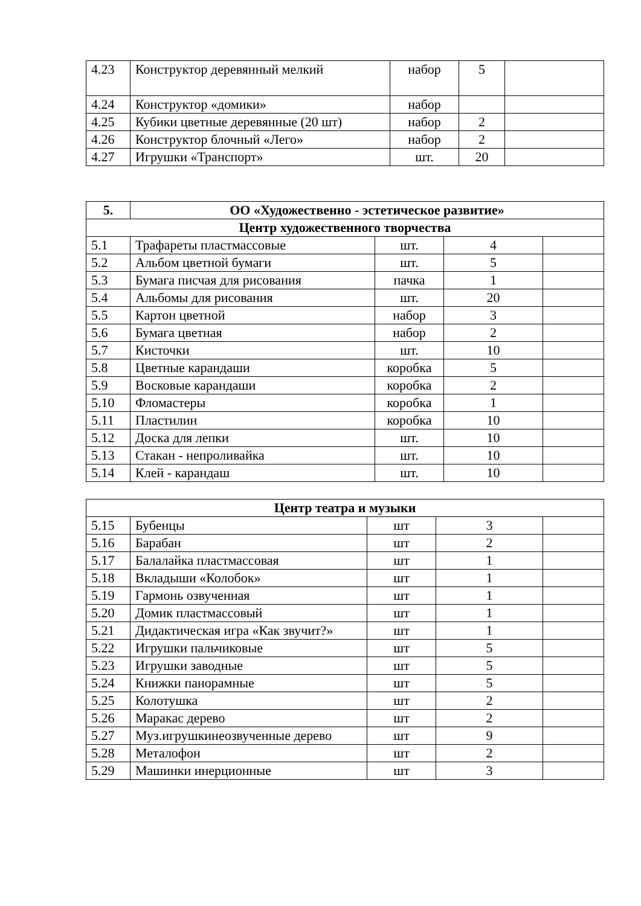| 4.23 | Конструктор деревянный мелкий | набор | 5 | |
| 4.24 | Конструктор «домики» | набор | | |
| 4.25 | Кубики цветные деревянные (20 шт) | набор | 2 | |
| 4.26 | Конструктор блочный «Лего» | набор | 2 | |
| 4.27 | Игрушки «Транспорт» | шт. | 20 | |
| 5. | ОО «Художественно - эстетическое развитие» | | | |
| --- | --- | --- | --- | --- |
| Центр художественного творчества | | | | |
| 5.1 | Трафареты пластмассовые | шт. | 4 | |
| 5.2 | Альбом цветной бумаги | шт. | 5 | |
| 5.3 | Бумага писчая для рисования | пачка | 1 | |
| 5.4 | Альбомы для рисования | шт. | 20 | |
| 5.5 | Картон цветной | набор | 3 | |
| 5.6 | Бумага цветная | набор | 2 | |
| 5.7 | Кисточки | шт. | 10 | |
| 5.8 | Цветные карандаши | коробка | 5 | |
| 5.9 | Восковые карандаши | коробка | 2 | |
| 5.10 | Фломастеры | коробка | 1 | |
| 5.11 | Пластилин | коробка | 10 | |
| 5.12 | Доска для лепки | шт. | 10 | |
| 5.13 | Стакан - непроливайка | шт. | 10 | |
| 5.14 | Клей - карандаш | шт. | 10 | |
| Центр театра и музыки | | | | |
| --- | --- | --- | --- | --- |
| 5.15 | Бубенцы | шт | 3 | |
| 5.16 | Барабан | шт | 2 | |
| 5.17 | Балалайка пластмассовая | шт | 1 | |
| 5.18 | Вкладыши «Колобок» | шт | 1 | |
| 5.19 | Гармонь озвученная | шт | 1 | |
| 5.20 | Домик пластмассовый | шт | 1 | |
| 5.21 | Дидактическая игра «Как звучит?» | шт | 1 | |
| 5.22 | Игрушки пальчиковые | шт | 5 | |
| 5.23 | Игрушки заводные | шт | 5 | |
| 5.24 | Книжки панорамные | шт | 5 | |
| 5.25 | Колотушка | шт | 2 | |
| 5.26 | Маракас дерево | шт | 2 | |
| 5.27 | Муз.игрушкинеозвученные дерево | шт | 9 | |
| 5.28 | Металофон | шт | 2 | |
| 5.29 | Машинки инерционные | шт | 3 | |